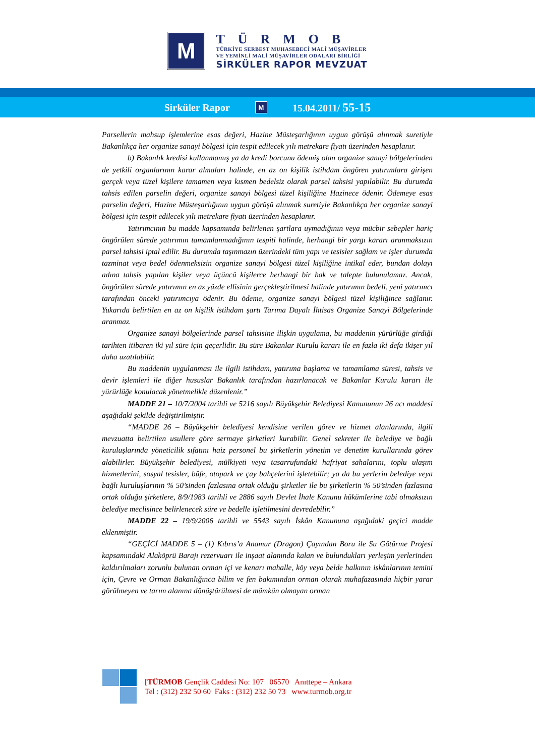M
TÜRMOB
TÜRKİYE SERBEST MUHASEBECİ MALİ MÜŞAVİRLER
VE YEMİNLİ MALİ MÜŞAVİRLER ODALARI BİRLİĞİ
SİRKÜLER RAPOR MEVZUAT
Sirküler Rapor M 15.04.2011/ 55-15
Parsellerin mahsup işlemlerine esas değeri, Hazine Müsteşarlığının uygun görüşü alınmak suretiyle Bakanlıkça her organize sanayi bölgesi için tespit edilecek yılı metrekare fiyatı üzerinden hesaplanır.
b) Bakanlık kredisi kullanmamış ya da kredi borcunu ödemiş olan organize sanayi bölgelerinden de yetkili organlarının karar almaları halinde, en az on kişilik istihdam öngören yatırımlara girişen gerçek veya tüzel kişilere tamamen veya kısmen bedelsiz olarak parsel tahsisi yapılabilir. Bu durumda tahsis edilen parselin değeri, organize sanayi bölgesi tüzel kişiliğine Hazinece ödenir. Ödemeye esas parselin değeri, Hazine Müsteşarlığının uygun görüşü alınmak suretiyle Bakanlıkça her organize sanayi bölgesi için tespit edilecek yılı metrekare fiyatı üzerinden hesaplanır.
Yatırımcının bu madde kapsamında belirlenen şartlara uymadığının veya mücbir sebepler hariç öngörülen sürede yatırımın tamamlanmadığının tespiti halinde, herhangi bir yargı kararı aranmaksızın parsel tahsisi iptal edilir. Bu durumda taşınmazın üzerindeki tüm yapı ve tesisler sağlam ve işler durumda tazminat veya bedel ödenmeksizin organize sanayi bölgesi tüzel kişiliğine intikal eder, bundan dolayı adına tahsis yapılan kişiler veya üçüncü kişilerce herhangi bir hak ve talepte bulunulamaz. Ancak, öngörülen sürede yatırımın en az yüzde ellisinin gerçekleştirilmesi halinde yatırımın bedeli, yeni yatırımcı tarafından önceki yatırımcıya ödenir. Bu ödeme, organize sanayi bölgesi tüzel kişiliğince sağlanır. Yukarıda belirtilen en az on kişilik istihdam şartı Tarıma Dayalı İhtisas Organize Sanayi Bölgelerinde aranmaz.
Organize sanayi bölgelerinde parsel tahsisine ilişkin uygulama, bu maddenin yürürlüğe girdiği tarihten itibaren iki yıl süre için geçerlidir. Bu süre Bakanlar Kurulu kararı ile en fazla iki defa ikişer yıl daha uzatılabilir.
Bu maddenin uygulanması ile ilgili istihdam, yatırıma başlama ve tamamlama süresi, tahsis ve devir işlemleri ile diğer hususlar Bakanlık tarafından hazırlanacak ve Bakanlar Kurulu kararı ile yürürlüğe konulacak yönetmelikle düzenlenir.”
MADDE 21 – 10/7/2004 tarihli ve 5216 sayılı Büyükşehir Belediyesi Kanununun 26 ncı maddesi aşağıdaki şekilde değiştirilmiştir.
“MADDE 26 – Büyükşehir belediyesi kendisine verilen görev ve hizmet alanlarında, ilgili mevzuatta belirtilen usullere göre sermaye şirketleri kurabilir. Genel sekreter ile belediye ve bağlı kuruluşlarında yöneticilik sıfatını haiz personel bu şirketlerin yönetim ve denetim kurullarında görev alabilirler. Büyükşehir belediyesi, mülkiyeti veya tasarrufundaki hafriyat sahalarını, toplu ulaşım hizmetlerini, sosyal tesisler, büfe, otopark ve çay bahçelerini işletebilir; ya da bu yerlerin belediye veya bağlı kuruluşlarının % 50’sinden fazlasına ortak olduğu şirketler ile bu şirketlerin % 50’sinden fazlasına ortak olduğu şirketlere, 8/9/1983 tarihli ve 2886 sayılı Devlet İhale Kanunu hükümlerine tabi olmaksızın belediye meclisince belirlenecek süre ve bedelle işletilmesini devredebilir.”
MADDE 22 – 19/9/2006 tarihli ve 5543 sayılı İskân Kanununa aşağıdaki geçici madde eklenmiştir.
“GEÇİCİ MADDE 5 – (1) Kıbrıs’a Anamur (Dragon) Çayından Boru ile Su Götürme Projesi kapsamındaki Alaköprü Barajı rezervuarı ile inşaat alanında kalan ve bulundukları yerleşim yerlerinden kaldırılmaları zorunlu bulunan orman içi ve kenarı mahalle, köy veya belde halkının iskânlarının temini için, Çevre ve Orman Bakanlığınca bilim ve fen bakımından orman olarak muhafazasında hiçbir yarar görülmeyen ve tarım alanına dönüştürülmesi de mümkün olmayan orman
[TÜRMOB Gençlik Caddesi No: 107 06570 Anıttepe – Ankara
Tel : (312) 232 50 60 Faks : (312) 232 50 73 www.turmob.org.tr